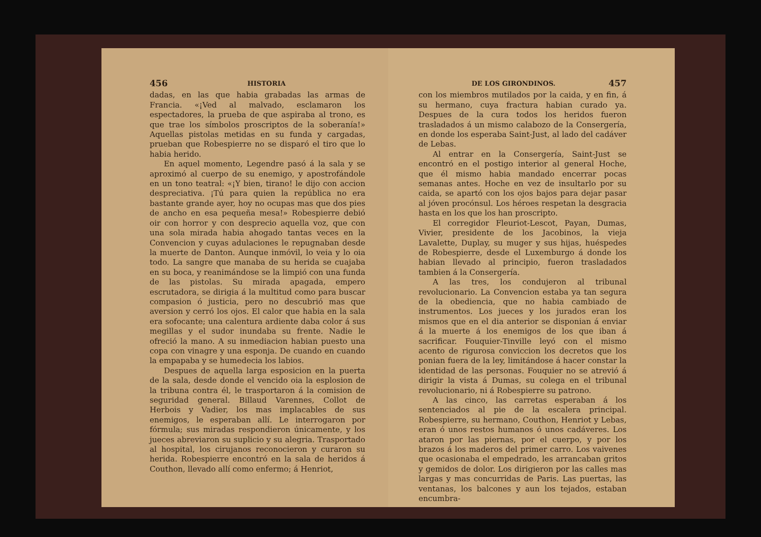456 HISTORIA
dadas, en las que habia grabadas las armas de Francia. «¡Ved al malvado, esclamaron los espectadores, la prueba de que aspiraba al trono, es que trae los símbolos proscriptos de la soberanía!» Aquellas pistolas metidas en su funda y cargadas, prueban que Robespierre no se disparó el tiro que lo habia herido.
En aquel momento, Legendre pasó á la sala y se aproximó al cuerpo de su enemigo, y apostrofándole en un tono teatral: «¡Y bien, tirano! le dijo con accion despreciativa. ¡Tú para quien la república no era bastante grande ayer, hoy no ocupas mas que dos pies de ancho en esa pequeña mesa!» Robespierre debió oir con horror y con desprecio aquella voz, que con una sola mirada habia ahogado tantas veces en la Convencion y cuyas adulaciones le repugnaban desde la muerte de Danton. Aunque inmóvil, lo veia y lo oia todo. La sangre que manaba de su herida se cuajaba en su boca, y reanimándose se la limpió con una funda de las pistolas. Su mirada apagada, empero escrutadora, se dirigia á la multitud como para buscar compasion ó justicia, pero no descubrió mas que aversion y cerró los ojos. El calor que habia en la sala era sofocante; una calentura ardiente daba color á sus megillas y el sudor inundaba su frente. Nadie le ofreció la mano. A su inmediacion habian puesto una copa con vinagre y una esponja. De cuando en cuando la empapaba y se humedecia los labios.
Despues de aquella larga esposicion en la puerta de la sala, desde donde el vencido oia la esplosion de la tribuna contra él, le trasportaron á la comision de seguridad general. Billaud Varennes, Collot de Herbois y Vadier, los mas implacables de sus enemigos, le esperaban allí. Le interrogaron por fórmula; sus miradas respondieron únicamente, y los jueces abreviaron su suplicio y su alegria. Trasportado al hospital, los cirujanos reconocieron y curaron su herida. Robespierre encontró en la sala de heridos á Couthon, llevado allí como enfermo; á Henriot,
DE LOS GIRONDINOS. 457
con los miembros mutilados por la caida, y en fin, á su hermano, cuya fractura habian curado ya. Despues de la cura todos los heridos fueron trasladados á un mismo calabozo de la Consergería, en donde los esperaba Saint-Just, al lado del cadáver de Lebas.
Al entrar en la Consergería, Saint-Just se encontró en el postigo interior al general Hoche, que él mismo habia mandado encerrar pocas semanas antes. Hoche en vez de insultarlo por su caida, se apartó con los ojos bajos para dejar pasar al jóven procónsul. Los héroes respetan la desgracia hasta en los que los han proscripto.
El corregidor Fleuriot-Lescot, Payan, Dumas, Vivier, presidente de los Jacobinos, la vieja Lavalette, Duplay, su muger y sus hijas, huéspedes de Robespierre, desde el Luxemburgo á donde los habian llevado al principio, fueron trasladados tambien á la Consergería.
A las tres, los condujeron al tribunal revolucionario. La Convencion estaba ya tan segura de la obediencia, que no habia cambiado de instrumentos. Los jueces y los jurados eran los mismos que en el dia anterior se disponian á enviar á la muerte á los enemigos de los que iban á sacrificar. Fouquier-Tinville leyó con el mismo acento de rigurosa conviccion los decretos que los ponian fuera de la ley, limitándose á hacer constar la identidad de las personas. Fouquier no se atrevió á dirigir la vista á Dumas, su colega en el tribunal revolucionario, ni á Robespierre su patrono.
A las cinco, las carretas esperaban á los sentenciados al pie de la escalera principal. Robespierre, su hermano, Couthon, Henriot y Lebas, eran ó unos restos humanos ó unos cadáveres. Los ataron por las piernas, por el cuerpo, y por los brazos á los maderos del primer carro. Los vaivenes que ocasionaba el empedrado, les arrancaban gritos y gemidos de dolor. Los dirigieron por las calles mas largas y mas concurridas de Paris. Las puertas, las ventanas, los balcones y aun los tejados, estaban encumbra-